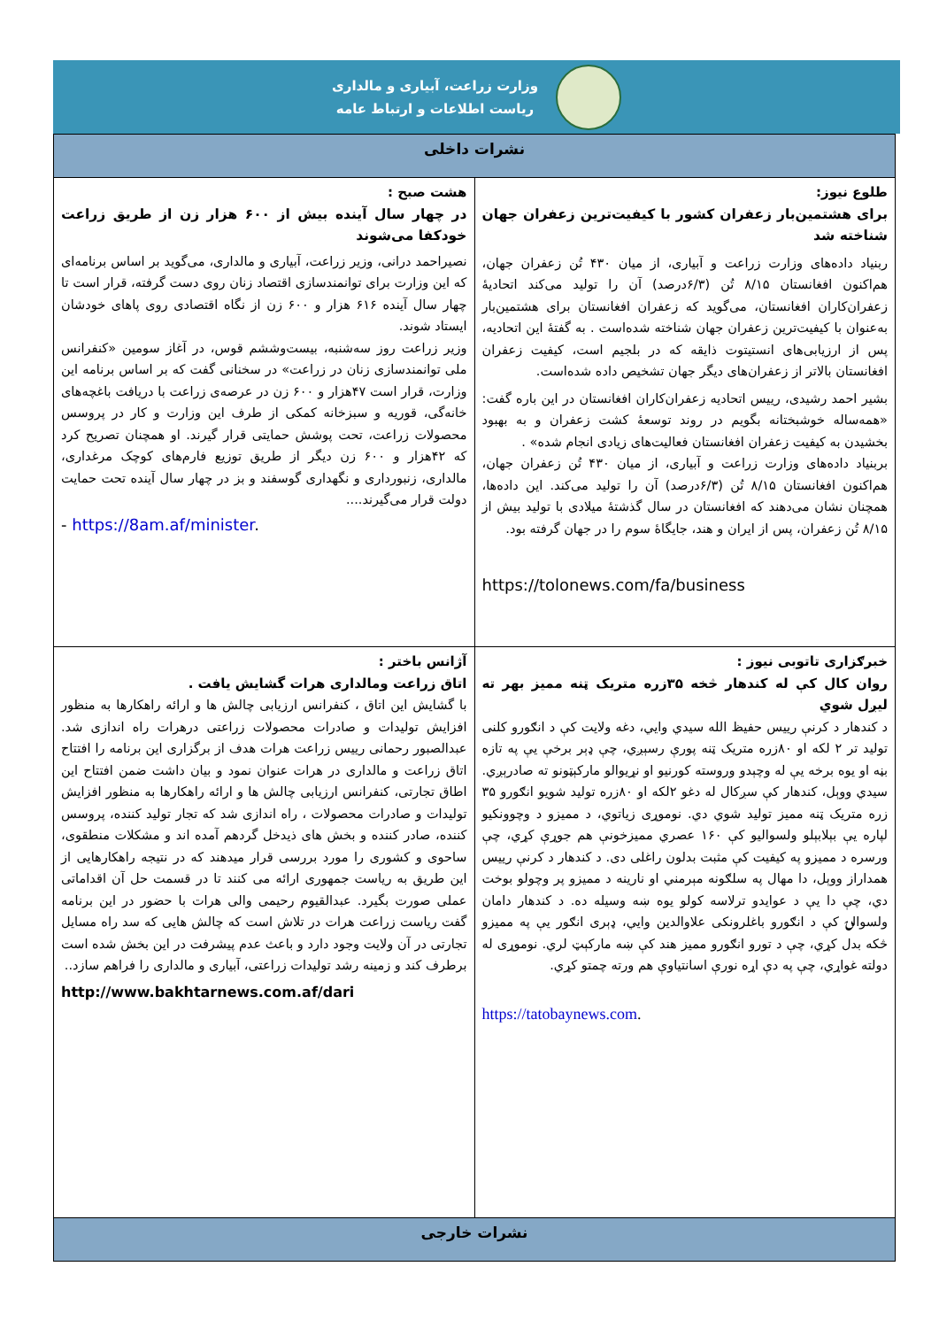وزارت زراعت، آبیاری و مالداری
ریاست اطلاعات و ارتباط عامه
| نشرات داخلی | |
| طلوع نیوز: برای هشتمین‌بار زعفران کشور با کیفیت‌ترین زعفران جهان شناخته شد ربنیاد داده‌های وزارت زراعت و آبیاری، از میان ۴۳۰ تُن زعفران جهان، هم‌اکنون افغانستان ۸/۱۵ تُن (۶/۳درصد) آن را تولید می‌کند اتحادیهٔ زعفران‌کاران افغانستان، می‌گوید که زعفران افغانستان برای هشتمین‌بار به‌عنوان با کیفیت‌ترین زعفران جهان شناخته شده‌است . به گفتهٔ این اتحادیه، پس از ارزیابی‌های انستیتوت ذایقه که در بلجیم است، کیفیت زعفران افغانستان بالاتر از زعفران‌های دیگر جهان تشخیص داده شده‌است. بشیر احمد رشیدی، رییس اتحادیه زعفران‌کاران افغانستان در این باره گفت: «همه‌ساله خوشبختانه بگویم در روند توسعهٔ کشت زعفران و به بهبود بخشیدن به کیفیت زعفران افغانستان فعالیت‌های زیادی انجام شده» . بربنیاد داده‌های وزارت زراعت و آبیاری، از میان ۴۳۰ تُن زعفران جهان، هم‌اکنون افغانستان ۸/۱۵ تُن (۶/۳درصد) آن را تولید می‌کند. این داده‌ها، همچنان نشان می‌دهند که افغانستان در سال گذشتهٔ میلادی با تولید بیش از ۸/۱۵ تُن زعفران، پس از ایران و هند، جایگاهٔ سوم را در جهان گرفته بود. https://tolonews.com/fa/business | هشت صبح : در چهار سال آینده بیش از ۶۰۰ هزار زن از طریق زراعت خودکفا می‌شوند نصیراحمد درانی، وزیر زراعت، آبیاری و مالداری، می‌گوید بر اساس برنامه‌ای که این وزارت برای توانمندسازی اقتصاد زنان روی دست گرفته، قرار است تا چهار سال آینده ۶۱۶ هزار و ۶۰۰ زن از نگاه اقتصادی روی پاهای خودشان ایستاد شوند. وزیر زراعت روز سه‌شنبه، بیست‌وششم قوس، در آغاز سومین «کنفرانس ملی توانمندسازی زنان در زراعت» در سخنانی گفت که بر اساس برنامه این وزارت، قرار است ۴۷هزار و ۶۰۰ زن در عرصه‌ی زراعت با دریافت باغچه‌های خانه‌گی، قوریه و سبزخانه کمکی از طرف این وزارت و کار در پروسس محصولات زراعت، تحت پوشش حمایتی قرار گیرند. او همچنان تصریح کرد که ۴۲هزار و ۶۰۰ زن دیگر از طریق توزیع فارم‌های کوچک مرغداری، مالداری، زنبورداری و نگهداری گوسفند و بز در چهار سال آینده تحت حمایت دولت قرار می‌گیرند.... - https://8am.af/minister . |
| خبرګزاری تاتوبی نیوز : روان کال کې له کندهار څخه ۳۵زره متریک ټنه ممیز بهر ته لیږل شوي د کندهار د کرنې رييس حفيظ الله سيدي وايي، دغه ولايت کې د انګورو کلنی تولید تر ۲ لکه او ۸۰زره متریک ټنه پورې رسېږي، چې ډېر برخې يې په تازه بڼه او يوه برخه يې له وچېدو وروسته کورنيو او نړيوالو مارکېټونو ته صادرېږي. سيدي ووېل، کندهار کې سږکال له دغو ۲لکه او ۸۰زره تولید شويو انګورو ۳۵ زره متریک ټنه ممیز تولید شوي دي. نوموړی زياتوي، د مميزو د وچوونکيو لپاره يې بېلابېلو ولسواليو کې ۱۶۰ عصري مميزخونې هم جوړې کړي، چې ورسره د مميزو په کيفيت کې مثبت بدلون راغلی دی. د کندهار د کرنې رييس همداراز ووېل، دا مهال په سلګونه مېرمني او نارينه د مميزو پر وچولو بوخت دي، چې دا يې د عوايدو ترلاسه کولو يوه ښه وسيله ده. د کندهار دامان ولسوالۍ کې د انګورو باغلرونکی علاوالدين وايي، ډېرى انګور يې په مميزو څکه بدل کړي، چې د تورو انګورو مميز هند کې ښه مارکېټ لري. نوموړی له دولته غواړي، چې په دې اړه نورې اسانتياوې هم ورته چمتو کړي. https://tatobaynews.com . | آژانس باختر : اتاق زراعت ومالداری هرات گشایش یافت . با گشایش این اتاق ، کنفرانس ارزیابی چالش ها و ارائه راهکارها به منظور افزایش تولیدات و صادرات محصولات زراعتی درهرات راه اندازی شد. عبدالصبور رحمانی رییس زراعت هرات هدف از برگزاری این برنامه را افتتاح اتاق زراعت و مالداری در هرات عنوان نمود و بیان داشت ضمن افتتاح این اطاق تجارتی، کنفرانس ارزیابی چالش ها و ارائه راهکارها به منظور افزایش تولیدات و صادرات محصولات ، راه اندازی شد که تجار تولید کننده، پروسس کننده، صادر کننده و بخش های ذیدخل گردهم آمده اند و مشکلات منطقوی، ساحوی و کشوری را مورد بررسی قرار میدهند که در نتیجه راهکارهایی از این طریق به ریاست جمهوری ارائه می کنند تا در قسمت حل آن اقداماتی عملی صورت بگیرد. عبدالقیوم رحیمی والی هرات با حضور در این برنامه گفت ریاست زراعت هرات در تلاش است که چالش هایی که سد راه مسایل تجارتی در آن ولایت وجود دارد و باعث عدم پیشرفت در این بخش شده است برطرف کند و زمینه رشد تولیدات زراعتی، آبیاری و مالداری را فراهم سازد.. http://www.bakhtarnews.com.af/dari |
| نشرات خارجی | |